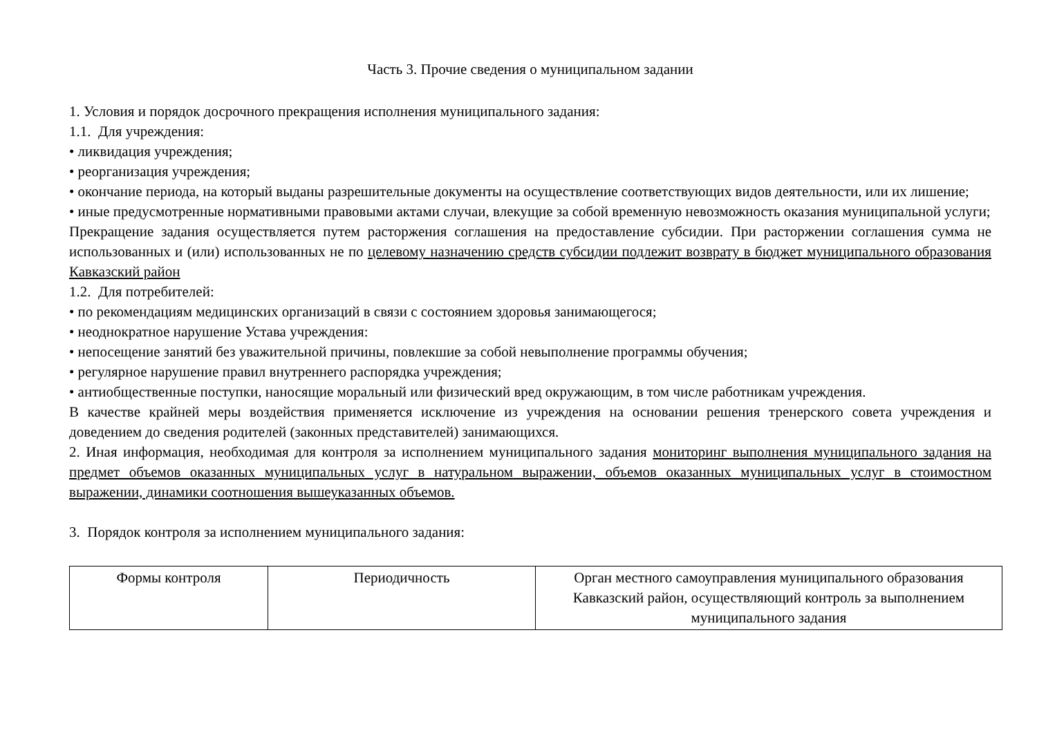Часть 3. Прочие сведения о муниципальном задании
1. Условия и порядок досрочного прекращения исполнения муниципального задания:
1.1. Для учреждения:
• ликвидация учреждения;
• реорганизация учреждения;
• окончание периода, на который выданы разрешительные документы на осуществление соответствующих видов деятельности, или их лишение;
• иные предусмотренные нормативными правовыми актами случаи, влекущие за собой временную невозможность оказания муниципальной услуги;
Прекращение задания осуществляется путем расторжения соглашения на предоставление субсидии. При расторжении соглашения сумма не использованных и (или) использованных не по целевому назначению средств субсидии подлежит возврату в бюджет муниципального образования Кавказский район
1.2. Для потребителей:
• по рекомендациям медицинских организаций в связи с состоянием здоровья занимающегося;
• неоднократное нарушение Устава учреждения:
• непосещение занятий без уважительной причины, повлекшие за собой невыполнение программы обучения;
• регулярное нарушение правил внутреннего распорядка учреждения;
• антиобщественные поступки, наносящие моральный или физический вред окружающим, в том числе работникам учреждения.
В качестве крайней меры воздействия применяется исключение из учреждения на основании решения тренерского совета учреждения и доведением до сведения родителей (законных представителей) занимающихся.
2. Иная информация, необходимая для контроля за исполнением муниципального задания мониторинг выполнения муниципального задания на предмет объемов оказанных муниципальных услуг в натуральном выражении, объемов оказанных муниципальных услуг в стоимостном выражении, динамики соотношения вышеуказанных объемов.
3. Порядок контроля за исполнением муниципального задания:
| Формы контроля | Периодичность | Орган местного самоуправления муниципального образования Кавказский район, осуществляющий контроль за выполнением муниципального задания |